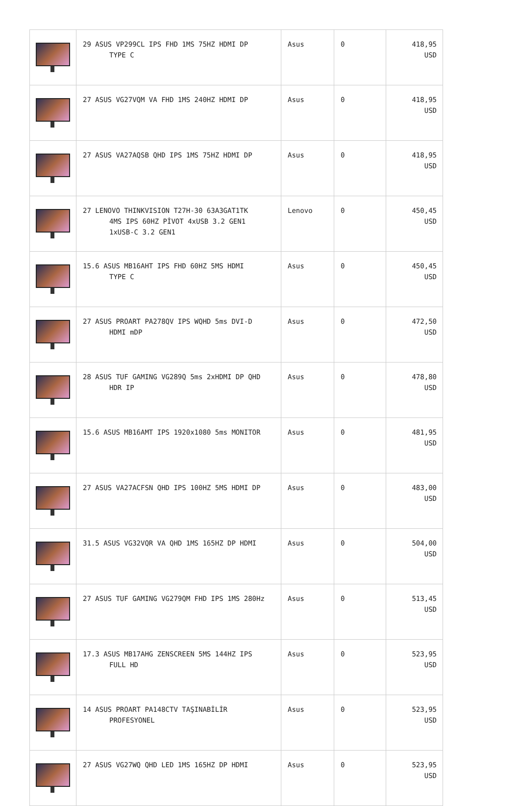| | 29 ASUS VP299CL IPS FHD 1MS 75HZ HDMI DP TYPE C | Asus | 0 | 418,95 USD |
| | 27 ASUS VG27VQM VA FHD 1MS 240HZ HDMI DP | Asus | 0 | 418,95 USD |
| | 27 ASUS VA27AQSB QHD IPS 1MS 75HZ HDMI DP | Asus | 0 | 418,95 USD |
| | 27 LENOVO THINKVISION T27H-30 63A3GAT1TK 4MS IPS 60HZ PİVOT 4xUSB 3.2 GEN1 1xUSB-C 3.2 GEN1 | Lenovo | 0 | 450,45 USD |
| | 15.6 ASUS MB16AHT IPS FHD 60HZ 5MS HDMI TYPE C | Asus | 0 | 450,45 USD |
| | 27 ASUS PROART PA278QV IPS WQHD 5ms DVI-D HDMI mDP | Asus | 0 | 472,50 USD |
| | 28 ASUS TUF GAMING VG289Q 5ms 2xHDMI DP QHD HDR IP | Asus | 0 | 478,80 USD |
| | 15.6 ASUS MB16AMT IPS 1920x1080 5ms MONITOR | Asus | 0 | 481,95 USD |
| | 27 ASUS VA27ACFSN QHD IPS 100HZ 5MS HDMI DP | Asus | 0 | 483,00 USD |
| | 31.5 ASUS VG32VQR VA QHD 1MS 165HZ DP HDMI | Asus | 0 | 504,00 USD |
| | 27 ASUS TUF GAMING VG279QM FHD IPS 1MS 280Hz | Asus | 0 | 513,45 USD |
| | 17.3 ASUS MB17AHG ZENSCREEN 5MS 144HZ IPS FULL HD | Asus | 0 | 523,95 USD |
| | 14 ASUS PROART PA148CTV TAŞINABİLİR PROFESYONEL | Asus | 0 | 523,95 USD |
| | 27 ASUS VG27WQ QHD LED 1MS 165HZ DP HDMI | Asus | 0 | 523,95 USD |